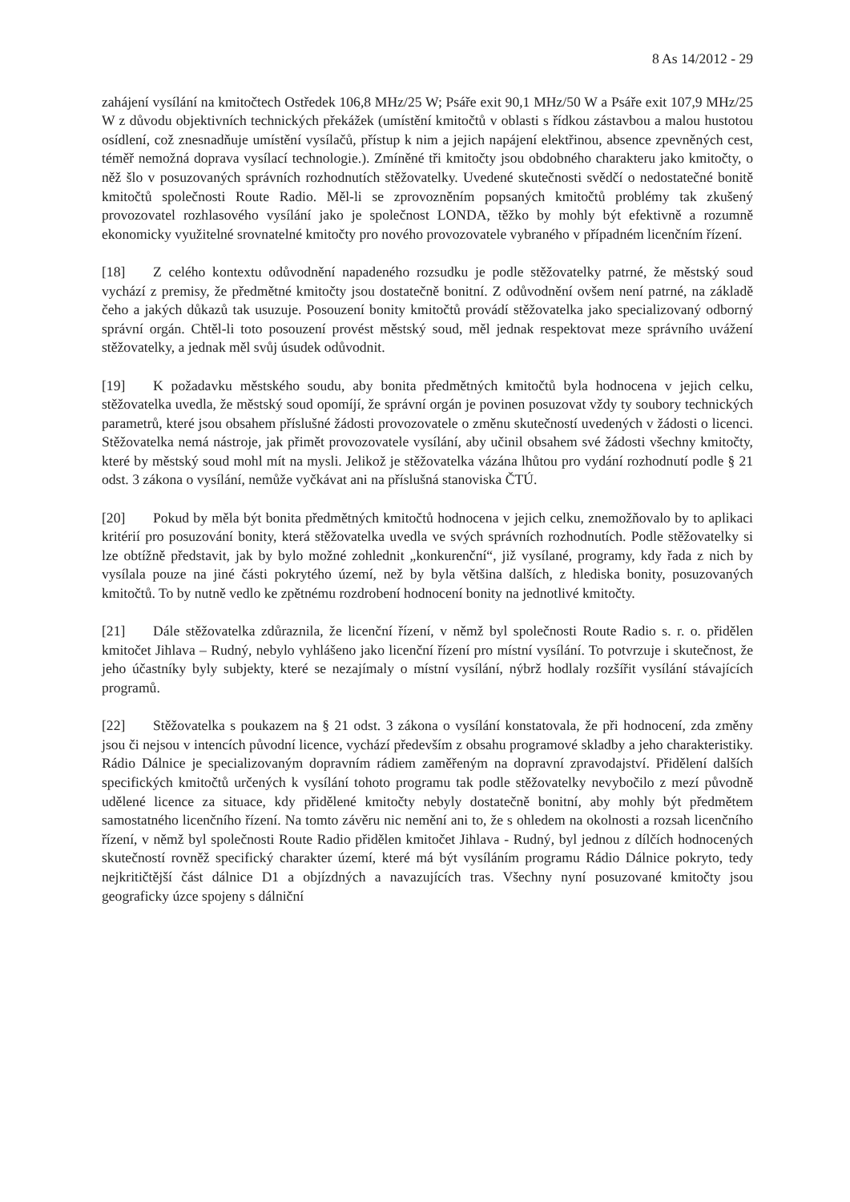8 As 14/2012 - 29
zahájení vysílání na kmitočtech Ostředek 106,8 MHz/25 W; Psáře exit 90,1 MHz/50 W a Psáře exit 107,9 MHz/25 W z důvodu objektivních technických překážek (umístění kmitočtů v oblasti s řídkou zástavbou a malou hustotou osídlení, což znesnadňuje umístění vysílačů, přístup k nim a jejich napájení elektřinou, absence zpevněných cest, téměř nemožná doprava vysílací technologie.). Zmíněné tři kmitočty jsou obdobného charakteru jako kmitočty, o něž šlo v posuzovaných správních rozhodnutích stěžovatelky. Uvedené skutečnosti svědčí o nedostatečné bonitě kmitočtů společnosti Route Radio. Měl-li se zprovozněním popsaných kmitočtů problémy tak zkušený provozovatel rozhlasového vysílání jako je společnost LONDA, těžko by mohly být efektivně a rozumně ekonomicky využitelné srovnatelné kmitočty pro nového provozovatele vybraného v případném licenčním řízení.
[18] Z celého kontextu odůvodnění napadeného rozsudku je podle stěžovatelky patrné, že městský soud vychází z premisy, že předmětné kmitočty jsou dostatečně bonitní. Z odůvodnění ovšem není patrné, na základě čeho a jakých důkazů tak usuzuje. Posouzení bonity kmitočtů provádí stěžovatelka jako specializovaný odborný správní orgán. Chtěl-li toto posouzení provést městský soud, měl jednak respektovat meze správního uvážení stěžovatelky, a jednak měl svůj úsudek odůvodnit.
[19] K požadavku městského soudu, aby bonita předmětných kmitočtů byla hodnocena v jejich celku, stěžovatelka uvedla, že městský soud opomíjí, že správní orgán je povinen posuzovat vždy ty soubory technických parametrů, které jsou obsahem příslušné žádosti provozovatele o změnu skutečností uvedených v žádosti o licenci. Stěžovatelka nemá nástroje, jak přimět provozovatele vysílání, aby učinil obsahem své žádosti všechny kmitočty, které by městský soud mohl mít na mysli. Jelikož je stěžovatelka vázána lhůtou pro vydání rozhodnutí podle § 21 odst. 3 zákona o vysílání, nemůže vyčkávat ani na příslušná stanoviska ČTÚ.
[20] Pokud by měla být bonita předmětných kmitočtů hodnocena v jejich celku, znemožňovalo by to aplikaci kritérií pro posuzování bonity, která stěžovatelka uvedla ve svých správních rozhodnutích. Podle stěžovatelky si lze obtížně představit, jak by bylo možné zohlednit „konkurenční“, již vysílané, programy, kdy řada z nich by vysílala pouze na jiné části pokrytého území, než by byla většina dalších, z hlediska bonity, posuzovaných kmitočtů. To by nutně vedlo ke zpětnému rozdrobení hodnocení bonity na jednotlivé kmitočty.
[21] Dále stěžovatelka zdůraznila, že licenční řízení, v němž byl společnosti Route Radio s. r. o. přidělen kmitočet Jihlava – Rudný, nebylo vyhlášeno jako licenční řízení pro místní vysílání. To potvrzuje i skutečnost, že jeho účastníky byly subjekty, které se nezajímaly o místní vysílání, nýbrž hodlaly rozšířit vysílání stávajících programů.
[22] Stěžovatelka s poukazem na § 21 odst. 3 zákona o vysílání konstatovala, že při hodnocení, zda změny jsou či nejsou v intencích původní licence, vychází především z obsahu programové skladby a jeho charakteristiky. Rádio Dálnice je specializovaným dopravním rádiem zaměřeným na dopravní zpravodajství. Přidělení dalších specifických kmitočtů určených k vysílání tohoto programu tak podle stěžovatelky nevybočilo z mezí původně udělené licence za situace, kdy přidělené kmitočty nebyly dostatečně bonitní, aby mohly být předmětem samostatného licenčního řízení. Na tomto závěru nic nemění ani to, že s ohledem na okolnosti a rozsah licenčního řízení, v němž byl společnosti Route Radio přidělen kmitočet Jihlava - Rudný, byl jednou z dílčích hodnocených skutečností rovněž specifický charakter území, které má být vysíláním programu Rádio Dálnice pokryto, tedy nejkritičtější část dálnice D1 a objízdných a navazujících tras. Všechny nyní posuzované kmitočty jsou geograficky úzce spojeny s dálniční